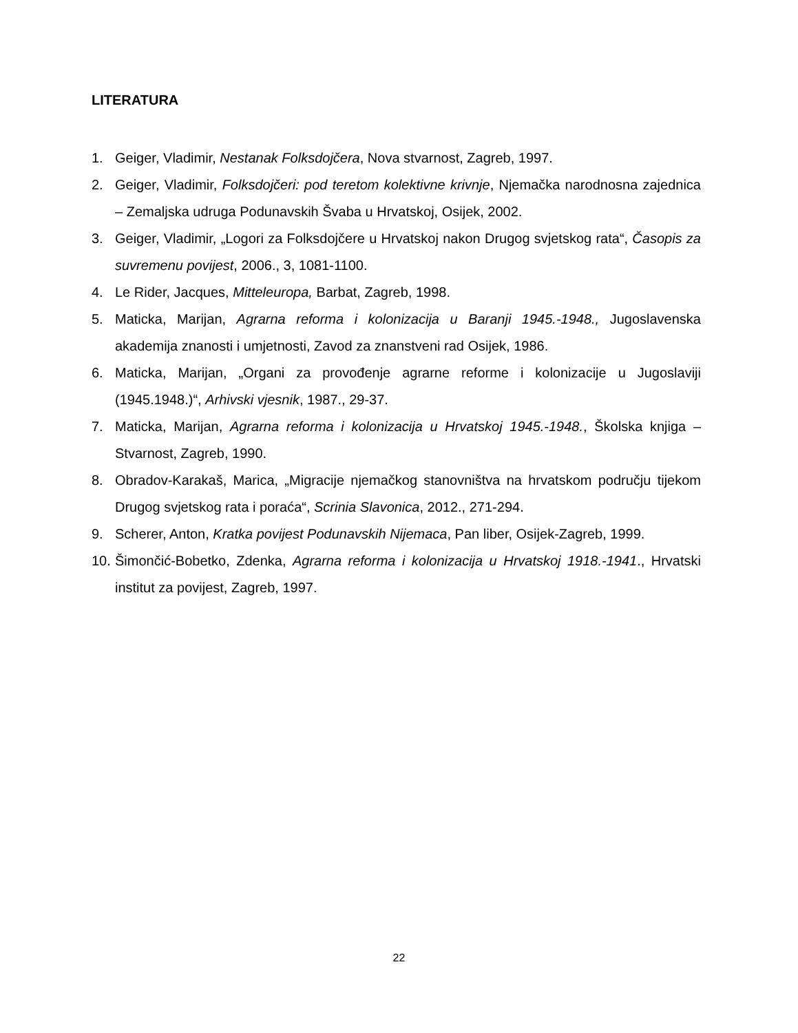LITERATURA
1. Geiger, Vladimir, Nestanak Folksdojčera, Nova stvarnost, Zagreb, 1997.
2. Geiger, Vladimir, Folksdojčeri: pod teretom kolektivne krivnje, Njemačka narodnosna zajednica – Zemaljska udruga Podunavskih Švaba u Hrvatskoj, Osijek, 2002.
3. Geiger, Vladimir, „Logori za Folksdojčere u Hrvatskoj nakon Drugog svjetskog rata“, Časopis za suvremenu povijest, 2006., 3, 1081-1100.
4. Le Rider, Jacques, Mitteleuropa, Barbat, Zagreb, 1998.
5. Maticka, Marijan, Agrarna reforma i kolonizacija u Baranji 1945.-1948., Jugoslavenska akademija znanosti i umjetnosti, Zavod za znanstveni rad Osijek, 1986.
6. Maticka, Marijan, „Organi za provođenje agrarne reforme i kolonizacije u Jugoslaviji (1945.1948.)“, Arhivski vjesnik, 1987., 29-37.
7. Maticka, Marijan, Agrarna reforma i kolonizacija u Hrvatskoj 1945.-1948., Školska knjiga – Stvarnost, Zagreb, 1990.
8. Obradov-Karakaš, Marica, „Migracije njemačkog stanovništva na hrvatskom području tijekom Drugog svjetskog rata i poraća“, Scrinia Slavonica, 2012., 271-294.
9. Scherer, Anton, Kratka povijest Podunavskih Nijemaca, Pan liber, Osijek-Zagreb, 1999.
10. Šimončić-Bobetko, Zdenka, Agrarna reforma i kolonizacija u Hrvatskoj 1918.-1941., Hrvatski institut za povijest, Zagreb, 1997.
22